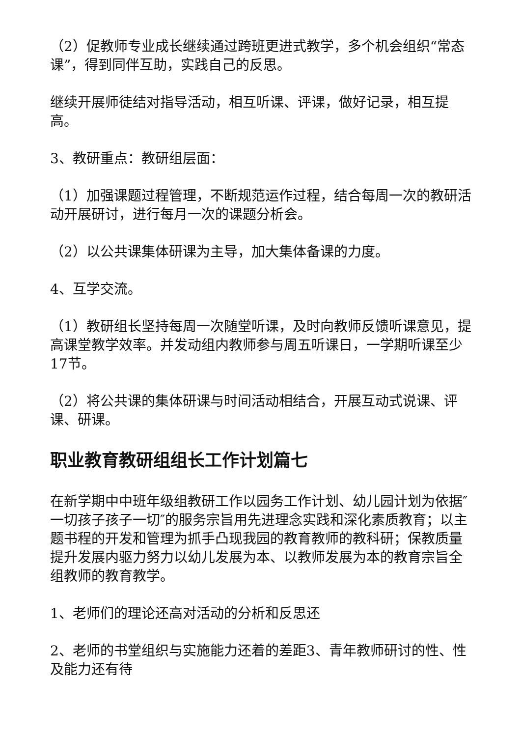（2）促教师专业成长继续通过跨班更进式教学，多个机会组织“常态课”，得到同伴互助，实践自己的反思。
继续开展师徒结对指导活动，相互听课、评课，做好记录，相互提高。
3、教研重点：教研组层面：
（1）加强课题过程管理，不断规范运作过程，结合每周一次的教研活动开展研讨，进行每月一次的课题分析会。
（2）以公共课集体研课为主导，加大集体备课的力度。
4、互学交流。
（1）教研组长坚持每周一次随堂听课，及时向教师反馈听课意见，提高课堂教学效率。并发动组内教师参与周五听课日，一学期听课至少17节。
（2）将公共课的集体研课与时间活动相结合，开展互动式说课、评课、研课。
职业教育教研组组长工作计划篇七
在新学期中中班年级组教研工作以园务工作计划、幼儿园计划为依据″一切孩子孩子一切″的服务宗旨用先进理念实践和深化素质教育；以主题书程的开发和管理为抓手凸现我园的教育教师的教科研；保教质量提升发展内驱力努力以幼儿发展为本、以教师发展为本的教育宗旨全组教师的教育教学。
1、老师们的理论还高对活动的分析和反思还
2、老师的书堂组织与实施能力还着的差距3、青年教师研讨的性、性及能力还有待